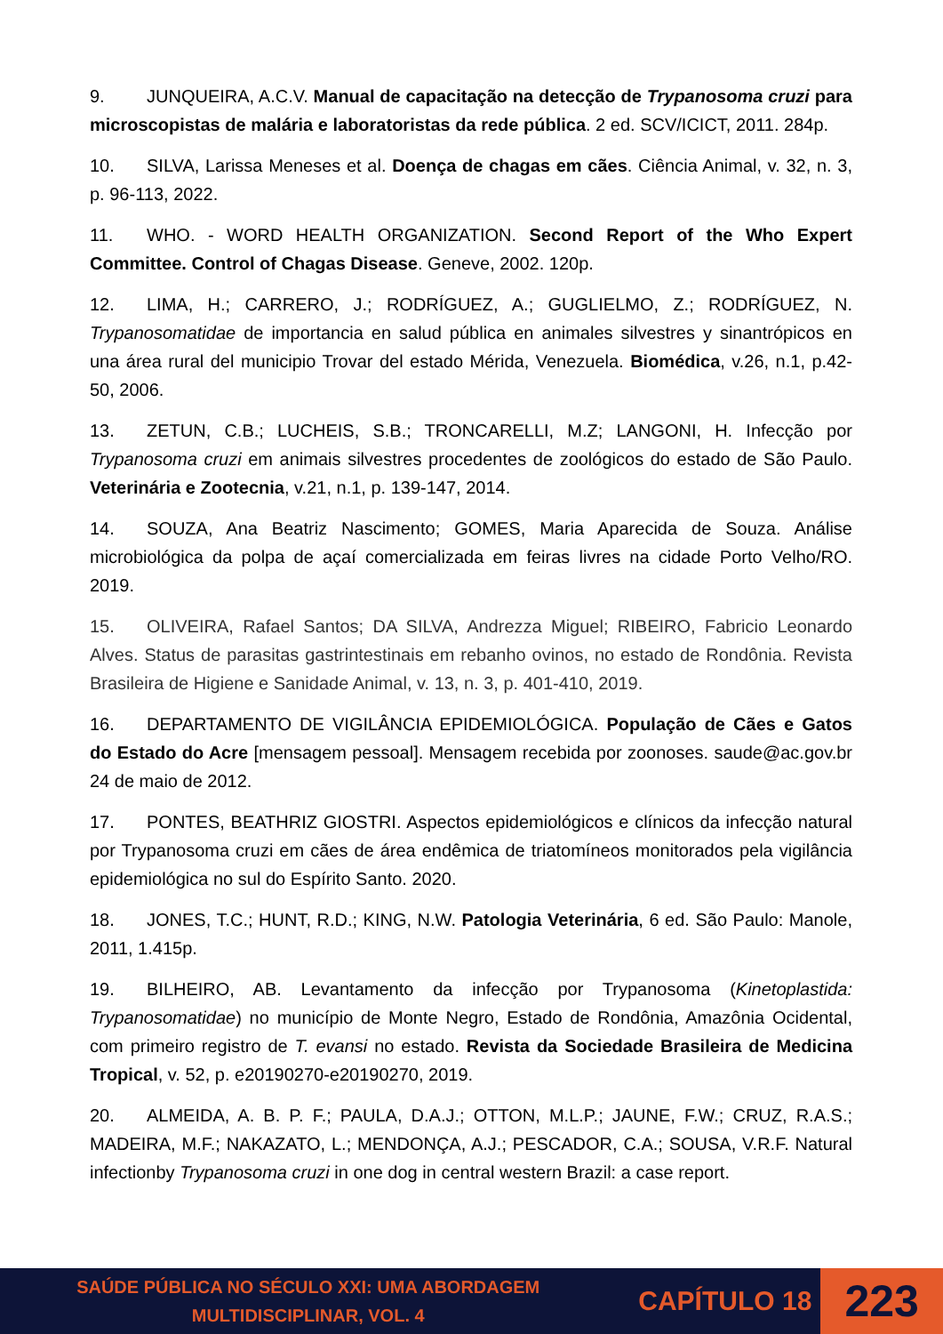9. JUNQUEIRA, A.C.V. Manual de capacitação na detecção de Trypanosoma cruzi para microscopistas de malária e laboratoristas da rede pública. 2 ed. SCV/ICICT, 2011. 284p.
10. SILVA, Larissa Meneses et al. Doença de chagas em cães. Ciência Animal, v. 32, n. 3, p. 96-113, 2022.
11. WHO. - WORD HEALTH ORGANIZATION. Second Report of the Who Expert Committee. Control of Chagas Disease. Geneve, 2002. 120p.
12. LIMA, H.; CARRERO, J.; RODRÍGUEZ, A.; GUGLIELMO, Z.; RODRÍGUEZ, N. Trypanosomatidae de importancia en salud pública en animales silvestres y sinantrópicos en una área rural del municipio Trovar del estado Mérida, Venezuela. Biomédica, v.26, n.1, p.42-50, 2006.
13. ZETUN, C.B.; LUCHEIS, S.B.; TRONCARELLI, M.Z; LANGONI, H. Infecção por Trypanosoma cruzi em animais silvestres procedentes de zoológicos do estado de São Paulo. Veterinária e Zootecnia, v.21, n.1, p. 139-147, 2014.
14. SOUZA, Ana Beatriz Nascimento; GOMES, Maria Aparecida de Souza. Análise microbiológica da polpa de açaí comercializada em feiras livres na cidade Porto Velho/RO. 2019.
15. OLIVEIRA, Rafael Santos; DA SILVA, Andrezza Miguel; RIBEIRO, Fabricio Leonardo Alves. Status de parasitas gastrintestinais em rebanho ovinos, no estado de Rondônia. Revista Brasileira de Higiene e Sanidade Animal, v. 13, n. 3, p. 401-410, 2019.
16. DEPARTAMENTO DE VIGILÂNCIA EPIDEMIOLÓGICA. População de Cães e Gatos do Estado do Acre [mensagem pessoal]. Mensagem recebida por zoonoses. saude@ac.gov.br 24 de maio de 2012.
17. PONTES, BEATHRIZ GIOSTRI. Aspectos epidemiológicos e clínicos da infecção natural por Trypanosoma cruzi em cães de área endêmica de triatomíneos monitorados pela vigilância epidemiológica no sul do Espírito Santo. 2020.
18. JONES, T.C.; HUNT, R.D.; KING, N.W. Patologia Veterinária, 6 ed. São Paulo: Manole, 2011, 1.415p.
19. BILHEIRO, AB. Levantamento da infecção por Trypanosoma (Kinetoplastida: Trypanosomatidae) no município de Monte Negro, Estado de Rondônia, Amazônia Ocidental, com primeiro registro de T. evansi no estado. Revista da Sociedade Brasileira de Medicina Tropical, v. 52, p. e20190270-e20190270, 2019.
20. ALMEIDA, A. B. P. F.; PAULA, D.A.J.; OTTON, M.L.P.; JAUNE, F.W.; CRUZ, R.A.S.; MADEIRA, M.F.; NAKAZATO, L.; MENDONÇA, A.J.; PESCADOR, C.A.; SOUSA, V.R.F. Natural infectionby Trypanosoma cruzi in one dog in central western Brazil: a case report.
SAÚDE PÚBLICA NO SÉCULO XXI: UMA ABORDAGEM
MULTIDISCIPLINAR, VOL. 4
CAPÍTULO 18
223